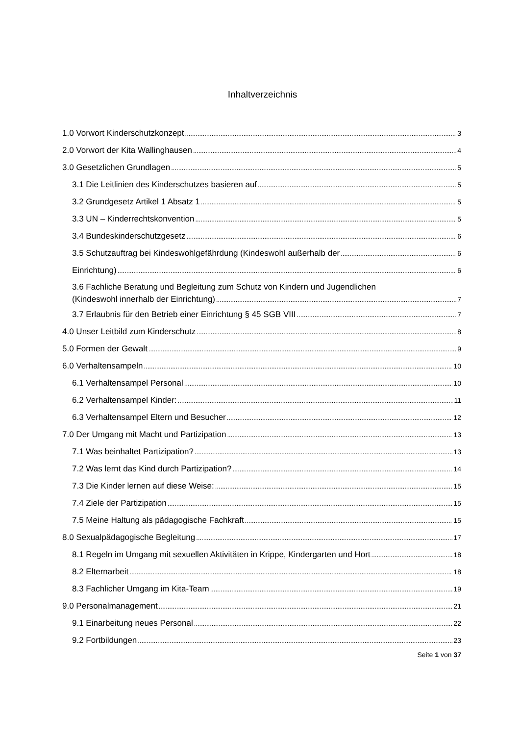Inhaltverzeichnis
1.0 Vorwort Kinderschutzkonzept 3
2.0 Vorwort der Kita Wallinghausen 4
3.0 Gesetzlichen Grundlagen 5
3.1 Die Leitlinien des Kinderschutzes basieren auf 5
3.2 Grundgesetz Artikel 1 Absatz 1 5
3.3 UN – Kinderrechtskonvention 5
3.4 Bundeskinderschutzgesetz 6
3.5 Schutzauftrag bei Kindeswohlgefährdung (Kindeswohl außerhalb der 6
Einrichtung) 6
3.6 Fachliche Beratung und Begleitung zum Schutz von Kindern und Jugendlichen
(Kindeswohl innerhalb der Einrichtung) 7
3.7 Erlaubnis für den Betrieb einer Einrichtung § 45 SGB VIII 7
4.0 Unser Leitbild zum Kinderschutz 8
5.0 Formen der Gewalt 9
6.0 Verhaltensampeln 10
6.1 Verhaltensampel Personal 10
6.2 Verhaltensampel Kinder: 11
6.3 Verhaltensampel Eltern und Besucher 12
7.0 Der Umgang mit Macht und Partizipation 13
7.1 Was beinhaltet Partizipation? 13
7.2 Was lernt das Kind durch Partizipation? 14
7.3 Die Kinder lernen auf diese Weise: 15
7.4 Ziele der Partizipation 15
7.5 Meine Haltung als pädagogische Fachkraft 15
8.0 Sexualpädagogische Begleitung 17
8.1 Regeln im Umgang mit sexuellen Aktivitäten in Krippe, Kindergarten und Hort 18
8.2 Elternarbeit 18
8.3 Fachlicher Umgang im Kita-Team 19
9.0 Personalmanagement 21
9.1 Einarbeitung neues Personal 22
9.2 Fortbildungen 23
Seite 1 von 37